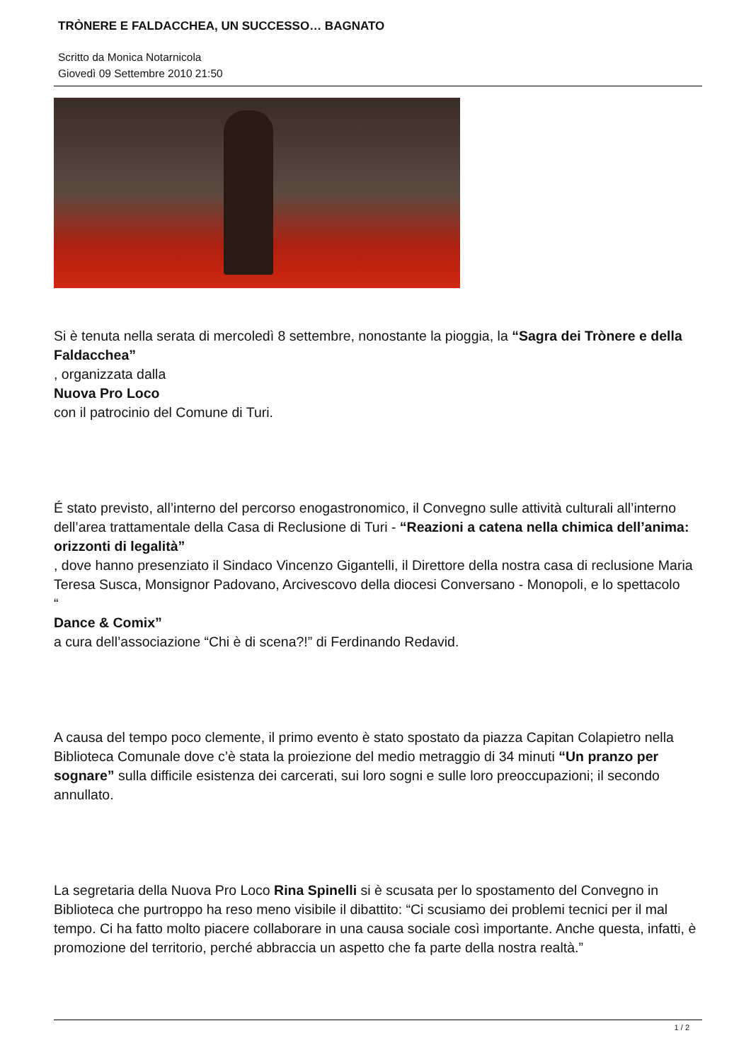TRÒNERE E FALDACCHEA, UN SUCCESSO… BAGNATO
Scritto da Monica Notarnicola
Giovedì 09 Settembre 2010 21:50
Si è tenuta nella serata di mercoledì 8 settembre, nonostante la pioggia, la “Sagra dei Trònere e della Faldacchea”
, organizzata dalla
Nuova Pro Loco
con il patrocinio del Comune di Turi.
É stato previsto, all’interno del percorso enogastronomico, il Convegno sulle attività culturali all’interno dell’area trattamentale della Casa di Reclusione di Turi - “Reazioni a catena nella chimica dell’anima: orizzonti di legalità”
, dove hanno presenziato il Sindaco Vincenzo Gigantelli, il Direttore della nostra casa di reclusione Maria Teresa Susca, Monsignor Padovano, Arcivescovo della diocesi Conversano - Monopoli, e lo spettacolo
“
Dance & Comix”
a cura dell’associazione “Chi è di scena?!” di Ferdinando Redavid.
A causa del tempo poco clemente, il primo evento è stato spostato da piazza Capitan Colapietro nella Biblioteca Comunale dove c’è stata la proiezione del medio metraggio di 34 minuti “Un pranzo per sognare” sulla difficile esistenza dei carcerati, sui loro sogni e sulle loro preoccupazioni; il secondo annullato.
La segretaria della Nuova Pro Loco Rina Spinelli si è scusata per lo spostamento del Convegno in Biblioteca che purtroppo ha reso meno visibile il dibattito: “Ci scusiamo dei problemi tecnici per il mal tempo. Ci ha fatto molto piacere collaborare in una causa sociale così importante. Anche questa, infatti, è promozione del territorio, perché abbraccia un aspetto che fa parte della nostra realtà.”
1 / 2